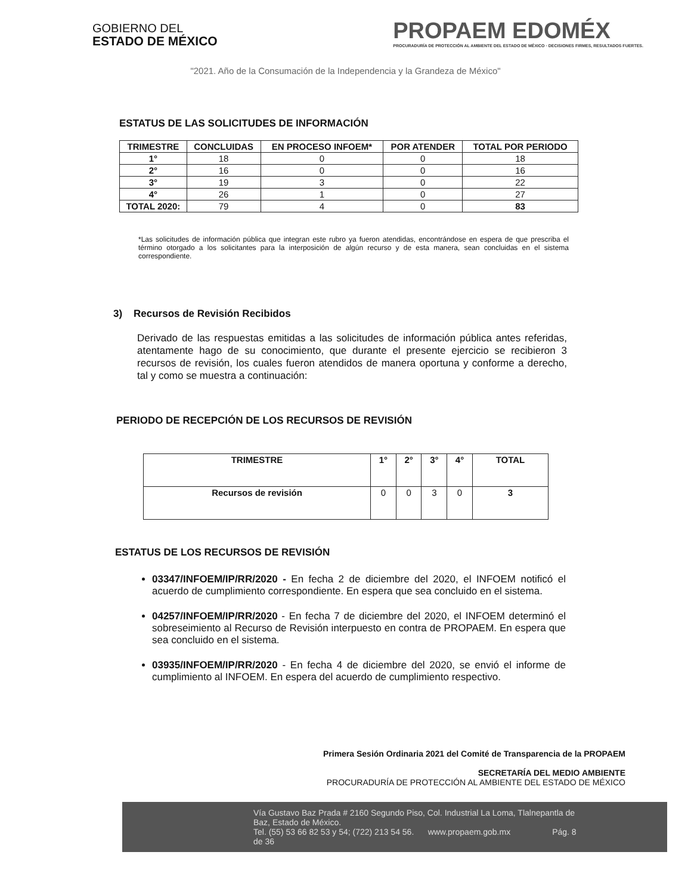GOBIERNO DEL
ESTADO DE MÉXICO
PROPAEM EDOMÉX
PROCURADURÍA DE PROTECCIÓN AL AMBIENTE DEL ESTADO DE MÉXICO · DECISIONES FIRMES, RESULTADOS FUERTES.
"2021. Año de la Consumación de la Independencia y la Grandeza de México"
ESTATUS DE LAS SOLICITUDES DE INFORMACIÓN
| TRIMESTRE | CONCLUIDAS | EN PROCESO INFOEM* | POR ATENDER | TOTAL POR PERIODO |
| --- | --- | --- | --- | --- |
| 1° | 18 | 0 | 0 | 18 |
| 2° | 16 | 0 | 0 | 16 |
| 3° | 19 | 3 | 0 | 22 |
| 4° | 26 | 1 | 0 | 27 |
| TOTAL 2020: | 79 | 4 | 0 | 83 |
*Las solicitudes de información pública que integran este rubro ya fueron atendidas, encontrándose en espera de que prescriba el término otorgado a los solicitantes para la interposición de algún recurso y de esta manera, sean concluidas en el sistema correspondiente.
3) Recursos de Revisión Recibidos
Derivado de las respuestas emitidas a las solicitudes de información pública antes referidas, atentamente hago de su conocimiento, que durante el presente ejercicio se recibieron 3 recursos de revisión, los cuales fueron atendidos de manera oportuna y conforme a derecho, tal y como se muestra a continuación:
PERIODO DE RECEPCIÓN DE LOS RECURSOS DE REVISIÓN
| TRIMESTRE | 1° | 2° | 3° | 4° | TOTAL |
| --- | --- | --- | --- | --- | --- |
| Recursos de revisión | 0 | 0 | 3 | 0 | 3 |
ESTATUS DE LOS RECURSOS DE REVISIÓN
03347/INFOEM/IP/RR/2020 - En fecha 2 de diciembre del 2020, el INFOEM notificó el acuerdo de cumplimiento correspondiente. En espera que sea concluido en el sistema.
04257/INFOEM/IP/RR/2020 - En fecha 7 de diciembre del 2020, el INFOEM determinó el sobreseimiento al Recurso de Revisión interpuesto en contra de PROPAEM. En espera que sea concluido en el sistema.
03935/INFOEM/IP/RR/2020 - En fecha 4 de diciembre del 2020, se envió el informe de cumplimiento al INFOEM. En espera del acuerdo de cumplimiento respectivo.
Primera Sesión Ordinaria 2021 del Comité de Transparencia de la PROPAEM
SECRETARÍA DEL MEDIO AMBIENTE
PROCURADURÍA DE PROTECCIÓN AL AMBIENTE DEL ESTADO DE MÉXICO
Vía Gustavo Baz Prada # 2160 Segundo Piso, Col. Industrial La Loma, Tlalnepantla de Baz, Estado de México.
Tel. (55) 53 66 82 53 y 54; (722) 213 54 56. www.propaem.gob.mx Pág. 8 de 36